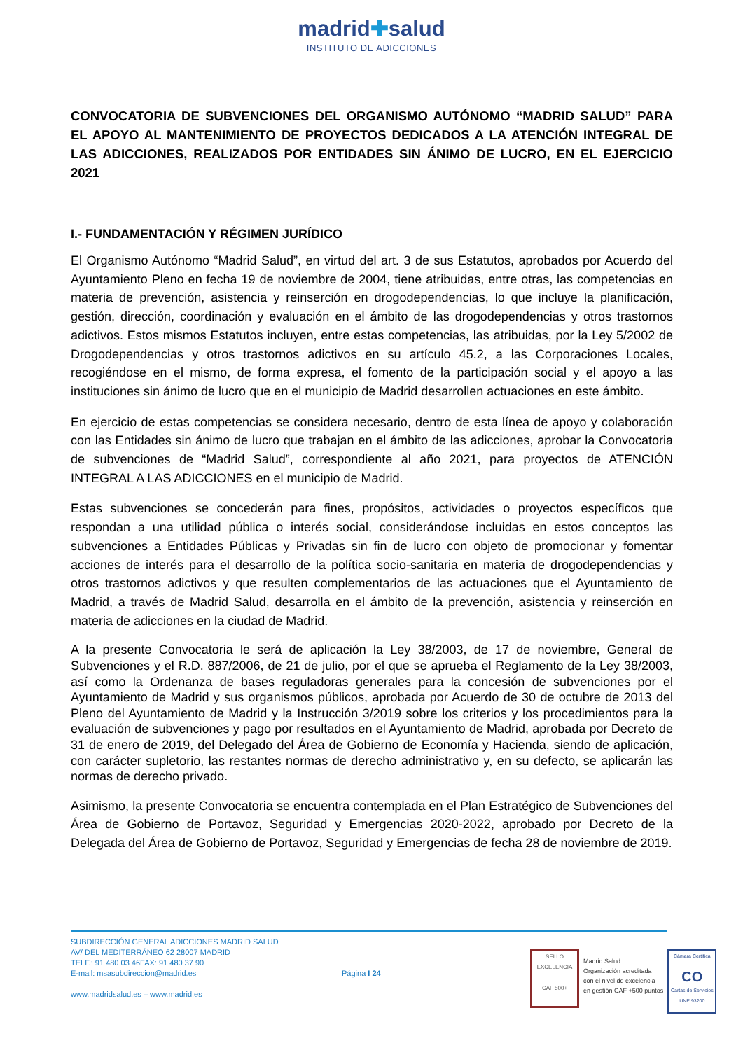madrid✚salud
INSTITUTO DE ADICCIONES
CONVOCATORIA DE SUBVENCIONES DEL ORGANISMO AUTÓNOMO “MADRID SALUD” PARA EL APOYO AL MANTENIMIENTO DE PROYECTOS DEDICADOS A LA ATENCIÓN INTEGRAL DE LAS ADICCIONES, REALIZADOS POR ENTIDADES SIN ÁNIMO DE LUCRO, EN EL EJERCICIO 2021
I.- FUNDAMENTACIÓN Y RÉGIMEN JURÍDICO
El Organismo Autónomo “Madrid Salud”, en virtud del art. 3 de sus Estatutos, aprobados por Acuerdo del Ayuntamiento Pleno en fecha 19 de noviembre de 2004, tiene atribuidas, entre otras, las competencias en materia de prevención, asistencia y reinserción en drogodependencias, lo que incluye la planificación, gestión, dirección, coordinación y evaluación en el ámbito de las drogodependencias y otros trastornos adictivos. Estos mismos Estatutos incluyen, entre estas competencias, las atribuidas, por la Ley 5/2002 de Drogodependencias y otros trastornos adictivos en su artículo 45.2, a las Corporaciones Locales, recogiéndose en el mismo, de forma expresa, el fomento de la participación social y el apoyo a las instituciones sin ánimo de lucro que en el municipio de Madrid desarrollen actuaciones en este ámbito.
En ejercicio de estas competencias se considera necesario, dentro de esta línea de apoyo y colaboración con las Entidades sin ánimo de lucro que trabajan en el ámbito de las adicciones, aprobar la Convocatoria de subvenciones de “Madrid Salud”, correspondiente al año 2021, para proyectos de ATENCIÓN INTEGRAL A LAS ADICCIONES en el municipio de Madrid.
Estas subvenciones se concederán para fines, propósitos, actividades o proyectos específicos que respondan a una utilidad pública o interés social, considerándose incluidas en estos conceptos las subvenciones a Entidades Públicas y Privadas sin fin de lucro con objeto de promocionar y fomentar acciones de interés para el desarrollo de la política socio-sanitaria en materia de drogodependencias y otros trastornos adictivos y que resulten complementarios de las actuaciones que el Ayuntamiento de Madrid, a través de Madrid Salud, desarrolla en el ámbito de la prevención, asistencia y reinserción en materia de adicciones en la ciudad de Madrid.
A la presente Convocatoria le será de aplicación la Ley 38/2003, de 17 de noviembre, General de Subvenciones y el R.D. 887/2006, de 21 de julio, por el que se aprueba el Reglamento de la Ley 38/2003, así como la Ordenanza de bases reguladoras generales para la concesión de subvenciones por el Ayuntamiento de Madrid y sus organismos públicos, aprobada por Acuerdo de 30 de octubre de 2013 del Pleno del Ayuntamiento de Madrid y la Instrucción 3/2019 sobre los criterios y los procedimientos para la evaluación de subvenciones y pago por resultados en el Ayuntamiento de Madrid, aprobada por Decreto de 31 de enero de 2019, del Delegado del Área de Gobierno de Economía y Hacienda, siendo de aplicación, con carácter supletorio, las restantes normas de derecho administrativo y, en su defecto, se aplicarán las normas de derecho privado.
Asimismo, la presente Convocatoria se encuentra contemplada en el Plan Estratégico de Subvenciones del Área de Gobierno de Portavoz, Seguridad y Emergencias 2020-2022, aprobado por Decreto de la Delegada del Área de Gobierno de Portavoz, Seguridad y Emergencias de fecha 28 de noviembre de 2019.
SUBDIRECCIÓN GENERAL ADICCIONES MADRID SALUD
AV/ DEL MEDITERRÁNEO 62 28007 MADRID
TELF.: 91 480 03 46FAX: 91 480 37 90
E-mail: msasubdireccion@madrid.es
www.madridsalud.es – www.madrid.es
Página I 24
SELLO
EXCELENCIA
CAF 500+
Madrid Salud
Organización acreditada
con el nivel de excelencia
en gestión CAF +500 puntos
Cámara Certifica
CO
Cartas de Servicios
UNE 93200